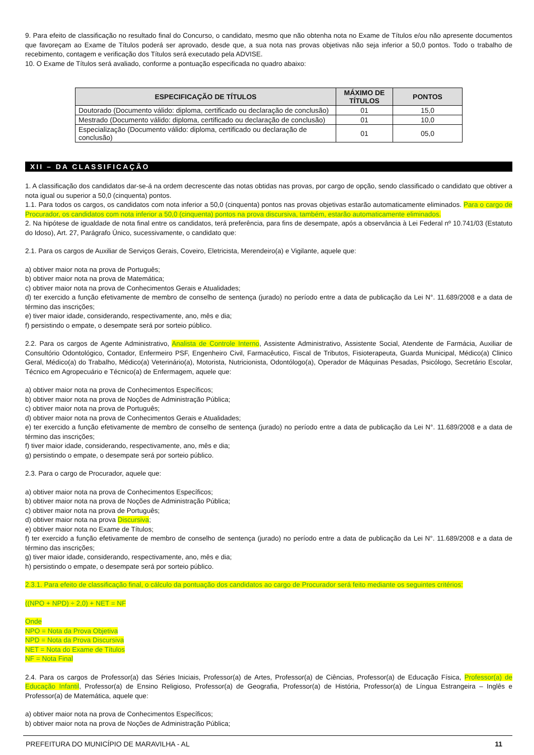9. Para efeito de classificação no resultado final do Concurso, o candidato, mesmo que não obtenha nota no Exame de Títulos e/ou não apresente documentos que favoreçam ao Exame de Títulos poderá ser aprovado, desde que, a sua nota nas provas objetivas não seja inferior a 50,0 pontos. Todo o trabalho de recebimento, contagem e verificação dos Títulos será executado pela ADVISE.
10. O Exame de Títulos será avaliado, conforme a pontuação especificada no quadro abaixo:
| ESPECIFICAÇÃO DE TÍTULOS | MÁXIMO DE TÍTULOS | PONTOS |
| --- | --- | --- |
| Doutorado (Documento válido: diploma, certificado ou declaração de conclusão) | 01 | 15,0 |
| Mestrado (Documento válido: diploma, certificado ou declaração de conclusão) | 01 | 10,0 |
| Especialização (Documento válido: diploma, certificado ou declaração de conclusão) | 01 | 05,0 |
XII – DA CLASSIFICAÇÃO
1. A classificação dos candidatos dar-se-á na ordem decrescente das notas obtidas nas provas, por cargo de opção, sendo classificado o candidato que obtiver a nota igual ou superior a 50,0 (cinquenta) pontos.
1.1. Para todos os cargos, os candidatos com nota inferior a 50,0 (cinquenta) pontos nas provas objetivas estarão automaticamente eliminados. Para o cargo de Procurador, os candidatos com nota inferior a 50,0 (cinquenta) pontos na prova discursiva, também, estarão automaticamente eliminados.
2. Na hipótese de igualdade de nota final entre os candidatos, terá preferência, para fins de desempate, após a observância à Lei Federal nº 10.741/03 (Estatuto do Idoso), Art. 27, Parágrafo Único, sucessivamente, o candidato que:
2.1. Para os cargos de Auxiliar de Serviços Gerais, Coveiro, Eletricista, Merendeiro(a) e Vigilante, aquele que:
a) obtiver maior nota na prova de Português;
b) obtiver maior nota na prova de Matemática;
c) obtiver maior nota na prova de Conhecimentos Gerais e Atualidades;
d) ter exercido a função efetivamente de membro de conselho de sentença (jurado) no período entre a data de publicação da Lei N°. 11.689/2008 e a data de término das inscrições;
e) tiver maior idade, considerando, respectivamente, ano, mês e dia;
f) persistindo o empate, o desempate será por sorteio público.
2.2. Para os cargos de Agente Administrativo, Analista de Controle Interno, Assistente Administrativo, Assistente Social, Atendente de Farmácia, Auxiliar de Consultório Odontológico, Contador, Enfermeiro PSF, Engenheiro Civil, Farmacêutico, Fiscal de Tributos, Fisioterapeuta, Guarda Municipal, Médico(a) Clinico Geral, Médico(a) do Trabalho, Médico(a) Veterinário(a), Motorista, Nutricionista, Odontólogo(a), Operador de Máquinas Pesadas, Psicólogo, Secretário Escolar, Técnico em Agropecuário e Técnico(a) de Enfermagem, aquele que:
a) obtiver maior nota na prova de Conhecimentos Específicos;
b) obtiver maior nota na prova de Noções de Administração Pública;
c) obtiver maior nota na prova de Português;
d) obtiver maior nota na prova de Conhecimentos Gerais e Atualidades;
e) ter exercido a função efetivamente de membro de conselho de sentença (jurado) no período entre a data de publicação da Lei N°. 11.689/2008 e a data de término das inscrições;
f) tiver maior idade, considerando, respectivamente, ano, mês e dia;
g) persistindo o empate, o desempate será por sorteio público.
2.3. Para o cargo de Procurador, aquele que:
a) obtiver maior nota na prova de Conhecimentos Específicos;
b) obtiver maior nota na prova de Noções de Administração Pública;
c) obtiver maior nota na prova de Português;
d) obtiver maior nota na prova Discursiva;
e) obtiver maior nota no Exame de Títulos;
f) ter exercido a função efetivamente de membro de conselho de sentença (jurado) no período entre a data de publicação da Lei N°. 11.689/2008 e a data de término das inscrições;
g) tiver maior idade, considerando, respectivamente, ano, mês e dia;
h) persistindo o empate, o desempate será por sorteio público.
2.3.1. Para efeito de classificação final, o cálculo da pontuação dos candidatos ao cargo de Procurador será feito mediante os seguintes critérios:
((NPO + NPD) ÷ 2,0) + NET = NF
Onde
NPO = Nota da Prova Objetiva
NPD = Nota da Prova Discursiva
NET = Nota do Exame de Títulos
NF = Nota Final
2.4. Para os cargos de Professor(a) das Séries Iniciais, Professor(a) de Artes, Professor(a) de Ciências, Professor(a) de Educação Física, Professor(a) de Educação Infantil, Professor(a) de Ensino Religioso, Professor(a) de Geografia, Professor(a) de História, Professor(a) de Língua Estrangeira – Inglês e Professor(a) de Matemática, aquele que:
a) obtiver maior nota na prova de Conhecimentos Específicos;
b) obtiver maior nota na prova de Noções de Administração Pública;
PREFEITURA DO MUNICÍPIO DE MARAVILHA - AL 11